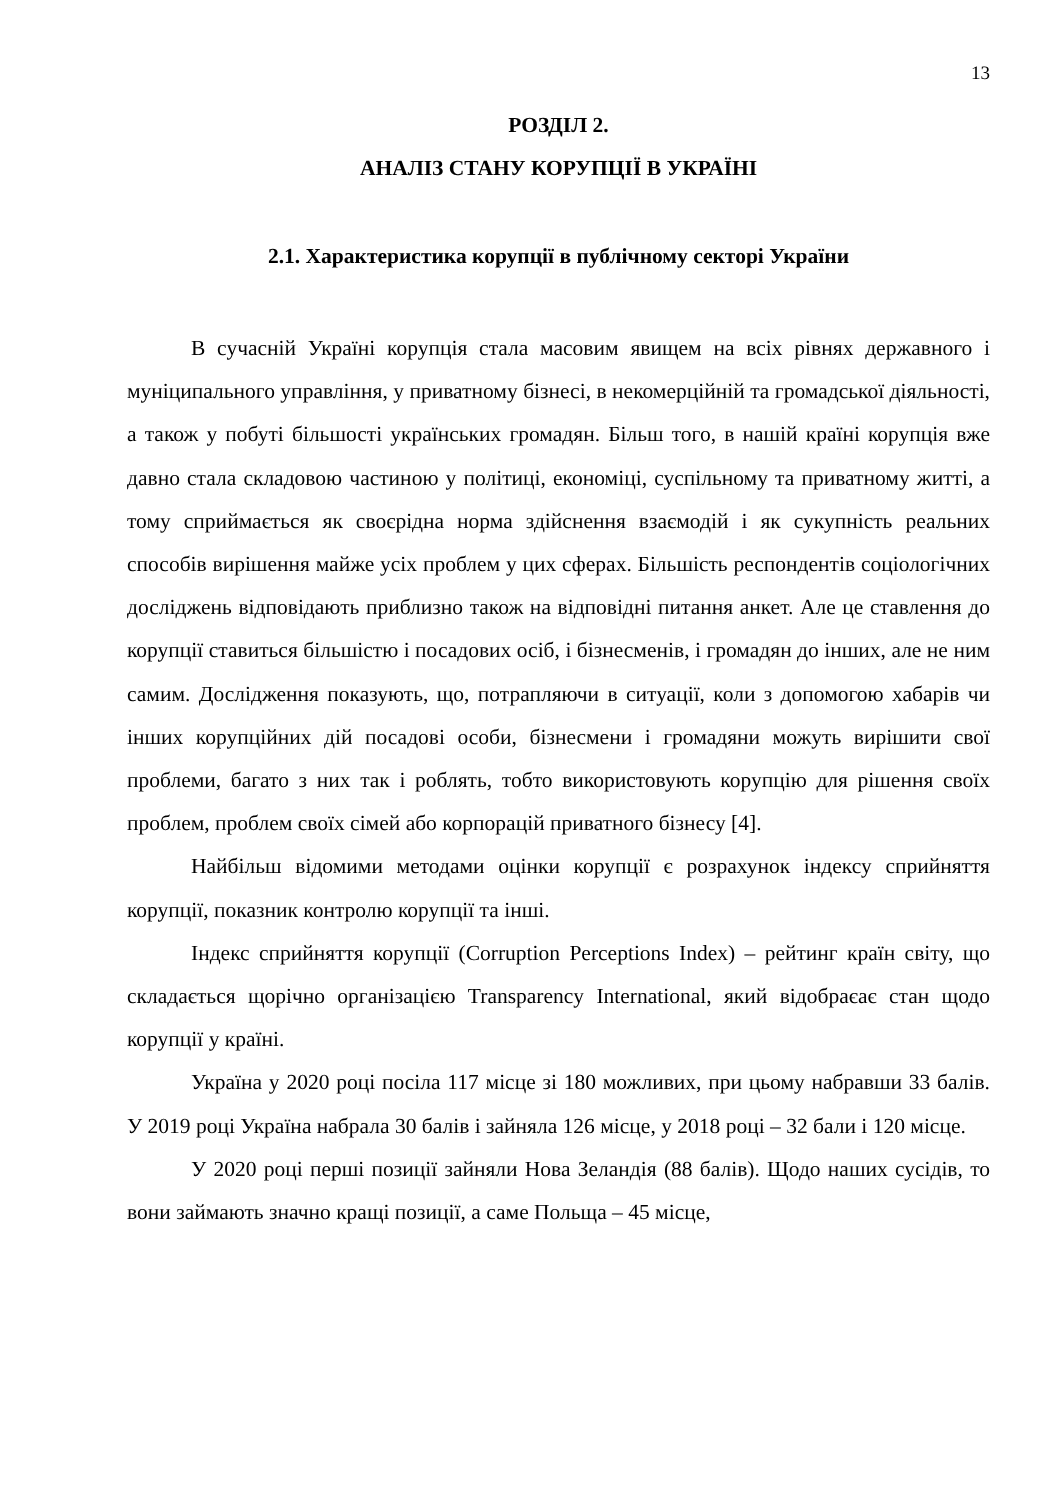13
РОЗДІЛ 2.
АНАЛІЗ СТАНУ КОРУПЦІЇ В УКРАЇНІ
2.1. Характеристика корупції в публічному секторі України
В сучасній Україні корупція стала масовим явищем на всіх рівнях державного і муніципального управління, у приватному бізнесі, в некомерційній та громадської діяльності, а також у побуті більшості українських громадян. Більш того, в нашій країні корупція вже давно стала складовою частиною у політиці, економіці, суспільному та приватному житті, а тому сприймається як своєрідна норма здійснення взаємодій і як сукупність реальних способів вирішення майже усіх проблем у цих сферах. Більшість респондентів соціологічних досліджень відповідають приблизно також на відповідні питання анкет. Але це ставлення до корупції ставиться більшістю і посадових осіб, і бізнесменів, і громадян до інших, але не ним самим. Дослідження показують, що, потрапляючи в ситуації, коли з допомогою хабарів чи інших корупційних дій посадові особи, бізнесмени і громадяни можуть вирішити свої проблеми, багато з них так і роблять, тобто використовують корупцію для рішення своїх проблем, проблем своїх сімей або корпорацій приватного бізнесу [4].
Найбільш відомими методами оцінки корупції є розрахунок індексу сприйняття корупції, показник контролю корупції та інші.
Індекс сприйняття корупції (Corruption Perceptions Index) – рейтинг країн світу, що складається щорічно організацією Transparency International, який відобраєає стан щодо корупції у країні.
Україна у 2020 році посіла 117 місце зі 180 можливих, при цьому набравши 33 балів. У 2019 році Україна набрала 30 балів і зайняла 126 місце, у 2018 році – 32 бали і 120 місце.
У 2020 році перші позиції зайняли Нова Зеландія (88 балів). Щодо наших сусідів, то вони займають значно кращі позиції, а саме Польща – 45 місце,